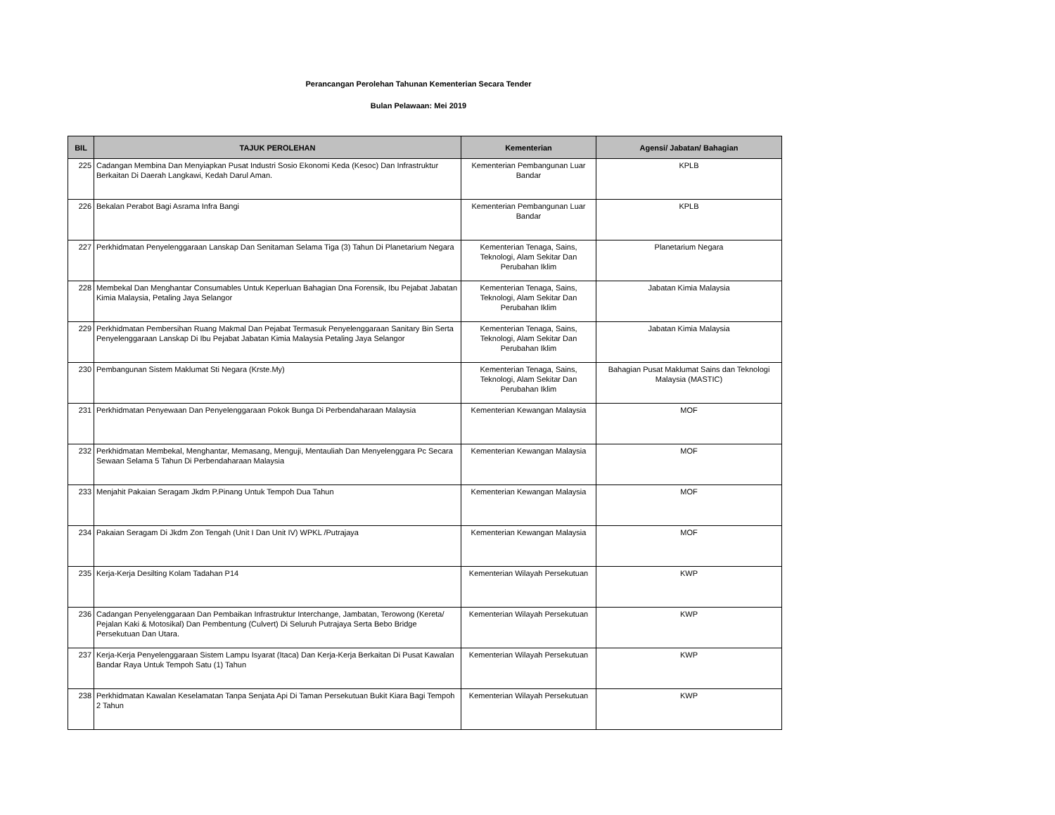Perancangan Perolehan Tahunan Kementerian Secara Tender
Bulan Pelawaan: Mei 2019
| BIL | TAJUK PEROLEHAN | Kementerian | Agensi/ Jabatan/ Bahagian |
| --- | --- | --- | --- |
| 225 | Cadangan Membina Dan Menyiapkan Pusat Industri Sosio Ekonomi Keda (Kesoc) Dan Infrastruktur Berkaitan Di Daerah Langkawi, Kedah Darul Aman. | Kementerian Pembangunan Luar Bandar | KPLB |
| 226 | Bekalan Perabot Bagi Asrama Infra Bangi | Kementerian Pembangunan Luar Bandar | KPLB |
| 227 | Perkhidmatan Penyelenggaraan Lanskap Dan Senitaman Selama Tiga (3) Tahun Di Planetarium Negara | Kementerian Tenaga, Sains, Teknologi, Alam Sekitar Dan Perubahan Iklim | Planetarium Negara |
| 228 | Membekal Dan Menghantar Consumables Untuk Keperluan Bahagian Dna Forensik, Ibu Pejabat Jabatan Kimia Malaysia, Petaling Jaya Selangor | Kementerian Tenaga, Sains, Teknologi, Alam Sekitar Dan Perubahan Iklim | Jabatan Kimia Malaysia |
| 229 | Perkhidmatan Pembersihan Ruang Makmal Dan Pejabat Termasuk Penyelenggaraan Sanitary Bin Serta Penyelenggaraan Lanskap Di Ibu Pejabat Jabatan Kimia Malaysia Petaling Jaya Selangor | Kementerian Tenaga, Sains, Teknologi, Alam Sekitar Dan Perubahan Iklim | Jabatan Kimia Malaysia |
| 230 | Pembangunan Sistem Maklumat Sti Negara (Krste.My) | Kementerian Tenaga, Sains, Teknologi, Alam Sekitar Dan Perubahan Iklim | Bahagian Pusat Maklumat Sains dan Teknologi Malaysia (MASTIC) |
| 231 | Perkhidmatan Penyewaan Dan Penyelenggaraan Pokok Bunga Di Perbendaharaan Malaysia | Kementerian Kewangan Malaysia | MOF |
| 232 | Perkhidmatan Membekal, Menghantar, Memasang, Menguji, Mentauliah Dan Menyelenggara Pc Secara Sewaan Selama 5 Tahun Di Perbendaharaan Malaysia | Kementerian Kewangan Malaysia | MOF |
| 233 | Menjahit Pakaian Seragam Jkdm P.Pinang Untuk Tempoh Dua Tahun | Kementerian Kewangan Malaysia | MOF |
| 234 | Pakaian Seragam Di Jkdm Zon Tengah (Unit I Dan Unit IV) WPKL /Putrajaya | Kementerian Kewangan Malaysia | MOF |
| 235 | Kerja-Kerja Desilting Kolam Tadahan P14 | Kementerian Wilayah Persekutuan | KWP |
| 236 | Cadangan Penyelenggaraan Dan Pembaikan Infrastruktur Interchange, Jambatan, Terowong (Kereta/ Pejalan Kaki & Motosikal) Dan Pembentung (Culvert) Di Seluruh Putrajaya Serta Bebo Bridge Persekutuan Dan Utara. | Kementerian Wilayah Persekutuan | KWP |
| 237 | Kerja-Kerja Penyelenggaraan Sistem Lampu Isyarat (Itaca) Dan Kerja-Kerja Berkaitan Di Pusat Kawalan Bandar Raya Untuk Tempoh Satu (1) Tahun | Kementerian Wilayah Persekutuan | KWP |
| 238 | Perkhidmatan Kawalan Keselamatan Tanpa Senjata Api Di Taman Persekutuan Bukit Kiara Bagi Tempoh 2 Tahun | Kementerian Wilayah Persekutuan | KWP |